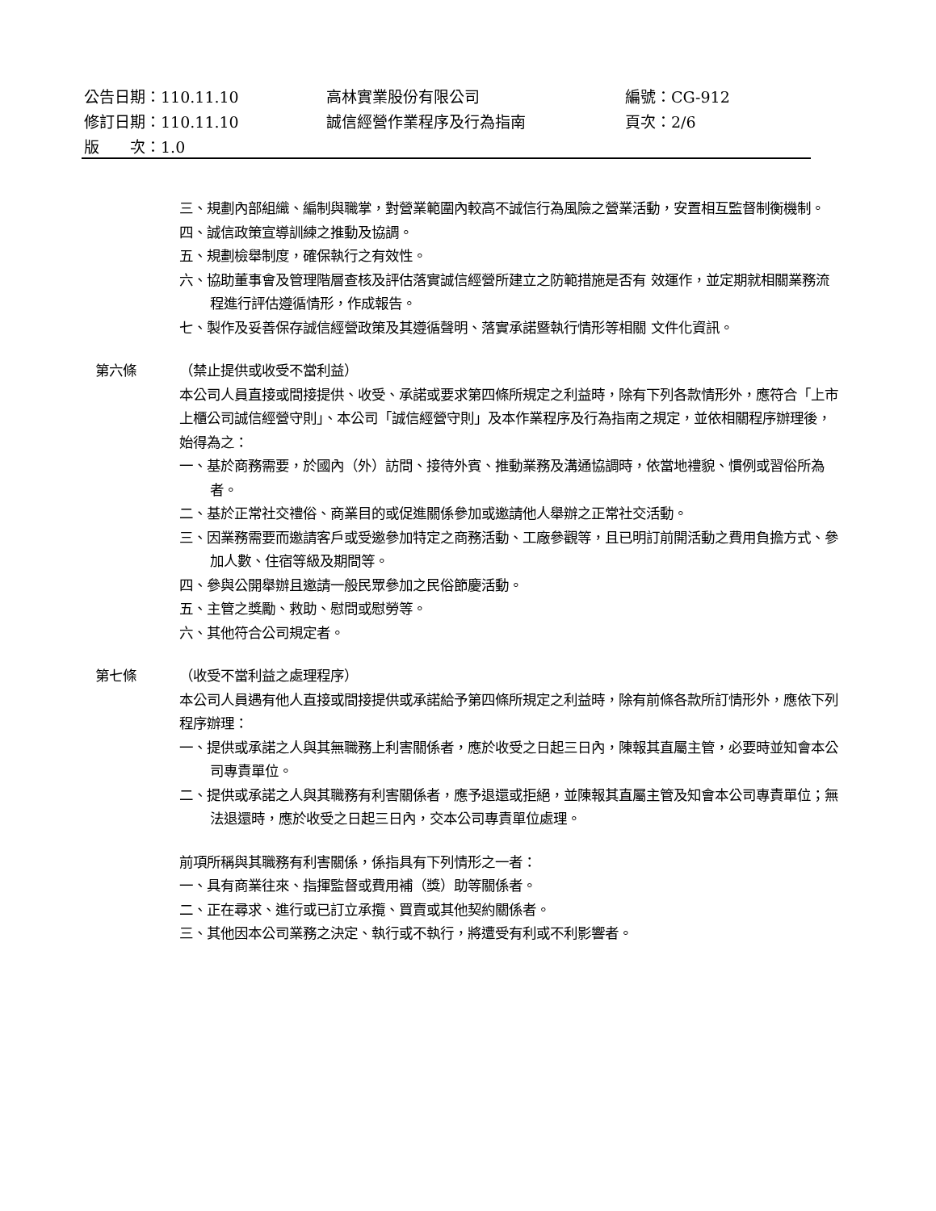公告日期：110.11.10 高林實業股份有限公司 編號：CG-912
修訂日期：110.11.10 誠信經營作業程序及行為指南 頁次：2/6
版　　次：1.0
三、規劃內部組織、編制與職掌，對營業範圍內較高不誠信行為風險之營業活動，安置相互監督制衡機制。
四、誠信政策宣導訓練之推動及協調。
五、規劃檢舉制度，確保執行之有效性。
六、協助董事會及管理階層查核及評估落實誠信經營所建立之防範措施是否有 效運作，並定期就相關業務流程進行評估遵循情形，作成報告。
七、製作及妥善保存誠信經營政策及其遵循聲明、落實承諾暨執行情形等相關 文件化資訊。
第六條 （禁止提供或收受不當利益）
本公司人員直接或間接提供、收受、承諾或要求第四條所規定之利益時，除有下列各款情形外，應符合「上市上櫃公司誠信經營守則」、本公司「誠信經營守則」及本作業程序及行為指南之規定，並依相關程序辦理後，始得為之：
一、基於商務需要，於國內（外）訪問、接待外賓、推動業務及溝通協調時，依當地禮貌、慣例或習俗所為者。
二、基於正常社交禮俗、商業目的或促進關係參加或邀請他人舉辦之正常社交活動。
三、因業務需要而邀請客戶或受邀參加特定之商務活動、工廠參觀等，且已明訂前開活動之費用負擔方式、參加人數、住宿等級及期間等。
四、參與公開舉辦且邀請一般民眾參加之民俗節慶活動。
五、主管之獎勵、救助、慰問或慰勞等。
六、其他符合公司規定者。
第七條 （收受不當利益之處理程序）
本公司人員遇有他人直接或間接提供或承諾給予第四條所規定之利益時，除有前條各款所訂情形外，應依下列程序辦理：
一、提供或承諾之人與其無職務上利害關係者，應於收受之日起三日內，陳報其直屬主管，必要時並知會本公司專責單位。
二、提供或承諾之人與其職務有利害關係者，應予退還或拒絕，並陳報其直屬主管及知會本公司專責單位；無法退還時，應於收受之日起三日內，交本公司專責單位處理。
前項所稱與其職務有利害關係，係指具有下列情形之一者：
一、具有商業往來、指揮監督或費用補（獎）助等關係者。
二、正在尋求、進行或已訂立承攬、買賣或其他契約關係者。
三、其他因本公司業務之決定、執行或不執行，將遭受有利或不利影響者。